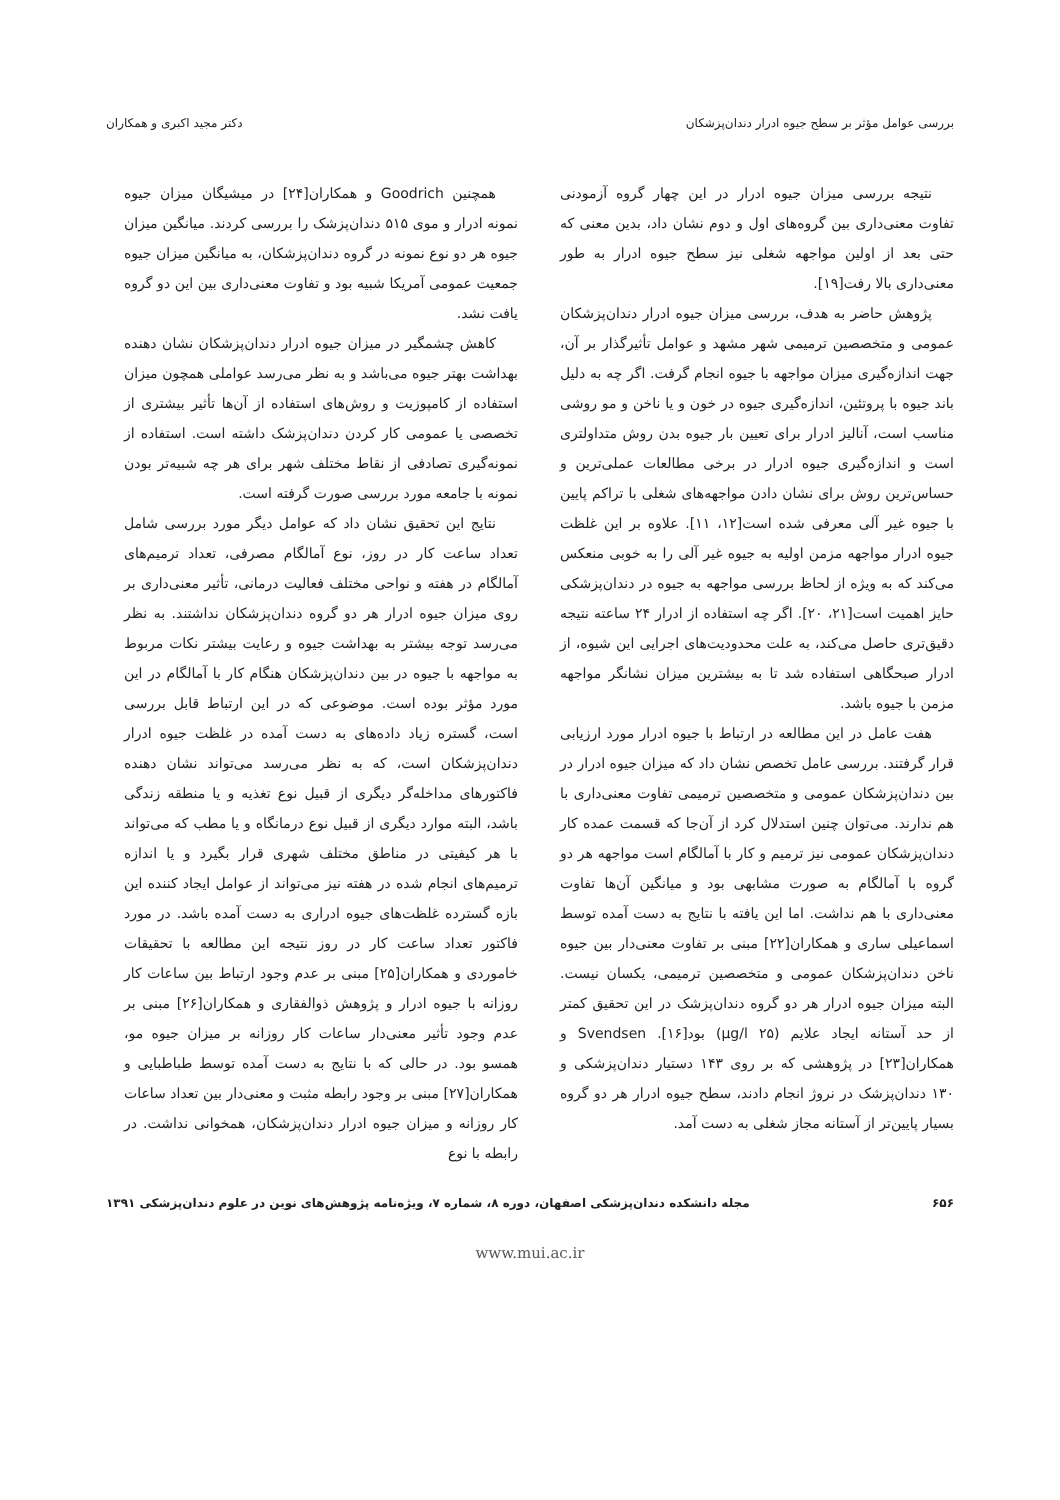بررسی عوامل مؤثر بر سطح جیوه ادرار دندان‌پزشکان دکتر مجید اکبری و همکاران
نتیجه بررسی میزان جیوه ادرار در این چهار گروه آزمودنی تفاوت معنی‌داری بین گروه‌های اول و دوم نشان داد، بدین معنی که حتی بعد از اولین مواجهه شغلی نیز سطح جیوه ادرار به طور معنی‌داری بالا رفت[۱۹].
پژوهش حاضر به هدف، بررسی میزان جیوه ادرار دندان‌پزشکان عمومی و متخصصین ترمیمی شهر مشهد و عوامل تأثیرگذار بر آن، جهت اندازه‌گیری میزان مواجهه با جیوه انجام گرفت. اگر چه به دلیل باند جیوه با پروتئین، اندازه‌گیری جیوه در خون و یا ناخن و مو روشی مناسب است، آنالیز ادرار برای تعیین بار جیوه بدن روش متداولتری است و اندازه‌گیری جیوه ادرار در برخی مطالعات عملی‌ترین و حساس‌ترین روش برای نشان دادن مواجهه‌های شغلی با تراکم پایین با جیوه غیر آلی معرفی شده است[۱۲، ۱۱]. علاوه بر این غلظت جیوه ادرار مواجهه مزمن اولیه به جیوه غیر آلی را به خوبی منعکس می‌کند که به ویژه از لحاظ بررسی مواجهه به جیوه در دندان‌پزشکی حایز اهمیت است[۲۱، ۲۰]. اگر چه استفاده از ادرار ۲۴ ساعته نتیجه دقیق‌تری حاصل می‌کند، به علت محدودیت‌های اجرایی این شیوه، از ادرار صبحگاهی استفاده شد تا به بیشترین میزان نشانگر مواجهه مزمن با جیوه باشد.
هفت عامل در این مطالعه در ارتباط با جیوه ادرار مورد ارزیابی قرار گرفتند. بررسی عامل تخصص نشان داد که میزان جیوه ادرار در بین دندان‌پزشکان عمومی و متخصصین ترمیمی تفاوت معنی‌داری با هم ندارند. می‌توان چنین استدلال کرد از آن‌جا که قسمت عمده کار دندان‌پزشکان عمومی نیز ترمیم و کار با آمالگام است مواجهه هر دو گروه با آمالگام به صورت مشابهی بود و میانگین آن‌ها تفاوت معنی‌داری با هم نداشت. اما این یافته با نتایج به دست آمده توسط اسماعیلی ساری و همکاران[۲۲] مبنی بر تفاوت معنی‌دار بین جیوه ناخن دندان‌پزشکان عمومی و متخصصین ترمیمی، یکسان نیست. البته میزان جیوه ادرار هر دو گروه دندان‌پزشک در این تحقیق کمتر از حد آستانه ایجاد علایم (۲۵ µg/l) بود[۱۶]. Svendsen و همکاران[۲۳] در پژوهشی که بر روی ۱۴۳ دستیار دندان‌پزشکی و ۱۳۰ دندان‌پزشک در نروژ انجام دادند، سطح جیوه ادرار هر دو گروه بسیار پایین‌تر از آستانه مجاز شغلی به دست آمد.
همچنین Goodrich و همکاران[۲۴] در میشیگان میزان جیوه نمونه ادرار و موی ۵۱۵ دندان‌پزشک را بررسی کردند. میانگین میزان جیوه هر دو نوع نمونه در گروه دندان‌پزشکان، به میانگین میزان جیوه جمعیت عمومی آمریکا شبیه بود و تفاوت معنی‌داری بین این دو گروه یافت نشد.
کاهش چشمگیر در میزان جیوه ادرار دندان‌پزشکان نشان دهنده بهداشت بهتر جیوه می‌باشد و به نظر می‌رسد عواملی همچون میزان استفاده از کامپوزیت و روش‌های استفاده از آن‌ها تأثیر بیشتری از تخصصی یا عمومی کار کردن دندان‌پزشک داشته است. استفاده از نمونه‌گیری تصادفی از نقاط مختلف شهر برای هر چه شبیه‌تر بودن نمونه با جامعه مورد بررسی صورت گرفته است.
نتایج این تحقیق نشان داد که عوامل دیگر مورد بررسی شامل تعداد ساعت کار در روز، نوع آمالگام مصرفی، تعداد ترمیم‌های آمالگام در هفته و نواحی مختلف فعالیت درمانی، تأثیر معنی‌داری بر روی میزان جیوه ادرار هر دو گروه دندان‌پزشکان نداشتند. به نظر می‌رسد توجه بیشتر به بهداشت جیوه و رعایت بیشتر نکات مربوط به مواجهه با جیوه در بین دندان‌پزشکان هنگام کار با آمالگام در این مورد مؤثر بوده است. موضوعی که در این ارتباط قابل بررسی است، گستره زیاد داده‌های به دست آمده در غلظت جیوه ادرار دندان‌پزشکان است، که به نظر می‌رسد می‌تواند نشان دهنده فاکتورهای مداخله‌گر دیگری از قبیل نوع تغذیه و یا منطقه زندگی باشد، البته موارد دیگری از قبیل نوع درمانگاه و یا مطب که می‌تواند با هر کیفیتی در مناطق مختلف شهری قرار بگیرد و یا اندازه ترمیم‌های انجام شده در هفته نیز می‌تواند از عوامل ایجاد کننده این بازه گسترده غلظت‌های جیوه ادراری به دست آمده باشد. در مورد فاکتور تعداد ساعت کار در روز نتیجه این مطالعه با تحقیقات خاموردی و همکاران[۲۵] مبنی بر عدم وجود ارتباط بین ساعات کار روزانه با جیوه ادرار و پژوهش ذوالفقاری و همکاران[۲۶] مبنی بر عدم وجود تأثیر معنی‌دار ساعات کار روزانه بر میزان جیوه مو، همسو بود. در حالی که با نتایج به دست آمده توسط طباطبایی و همکاران[۲۷] مبنی بر وجود رابطه مثبت و معنی‌دار بین تعداد ساعات کار روزانه و میزان جیوه ادرار دندان‌پزشکان، همخوانی نداشت. در رابطه با نوع
۶۵۶ مجله دانشکده دندان‌پزشکی اصفهان، دوره ۸، شماره ۷، ویژه‌نامه پژوهش‌های نوین در علوم دندان‌پزشکی ۱۳۹۱
www.mui.ac.ir